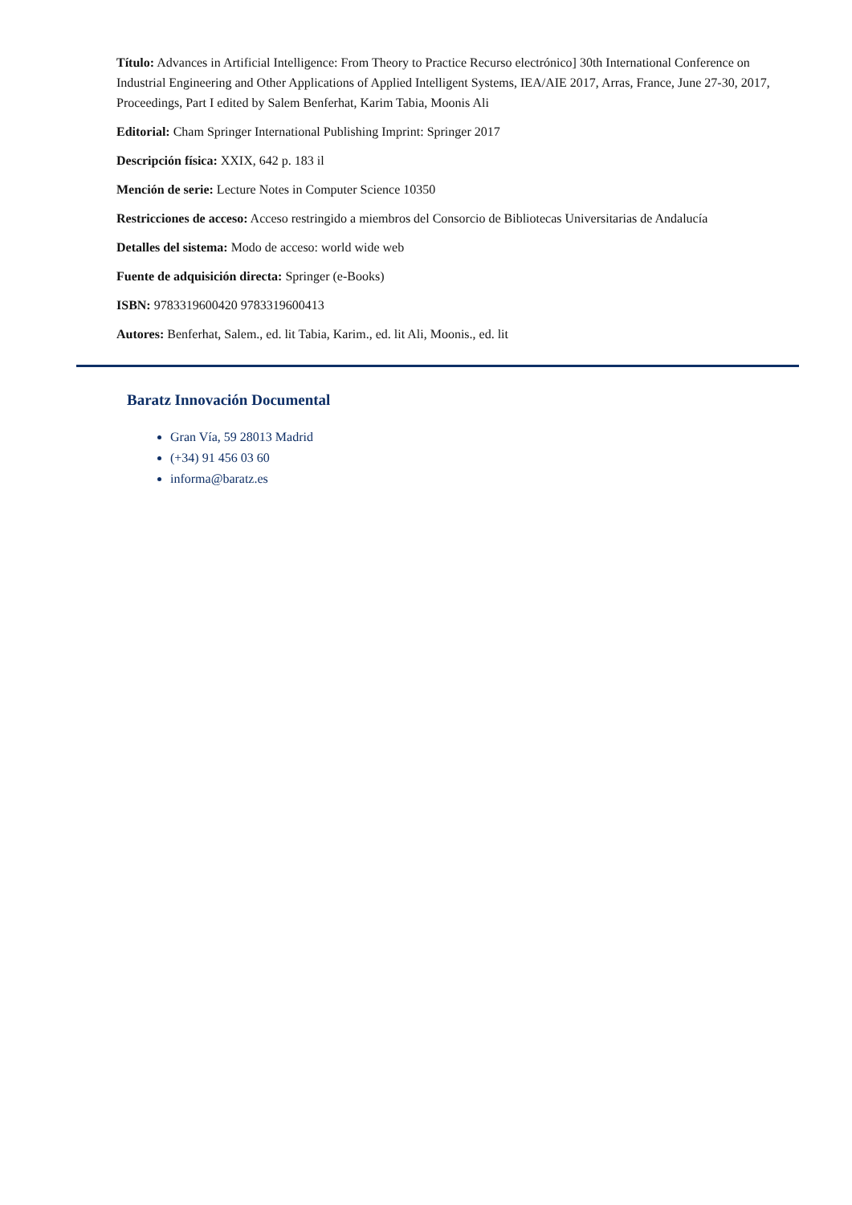Título: Advances in Artificial Intelligence: From Theory to Practice Recurso electrónico] 30th International Conference on Industrial Engineering and Other Applications of Applied Intelligent Systems, IEA/AIE 2017, Arras, France, June 27-30, 2017, Proceedings, Part I edited by Salem Benferhat, Karim Tabia, Moonis Ali
Editorial: Cham Springer International Publishing Imprint: Springer 2017
Descripción física: XXIX, 642 p. 183 il
Mención de serie: Lecture Notes in Computer Science 10350
Restricciones de acceso: Acceso restringido a miembros del Consorcio de Bibliotecas Universitarias de Andalucía
Detalles del sistema: Modo de acceso: world wide web
Fuente de adquisición directa: Springer (e-Books)
ISBN: 9783319600420 9783319600413
Autores: Benferhat, Salem., ed. lit Tabia, Karim., ed. lit Ali, Moonis., ed. lit
Baratz Innovación Documental
Gran Vía, 59 28013 Madrid
(+34) 91 456 03 60
informa@baratz.es